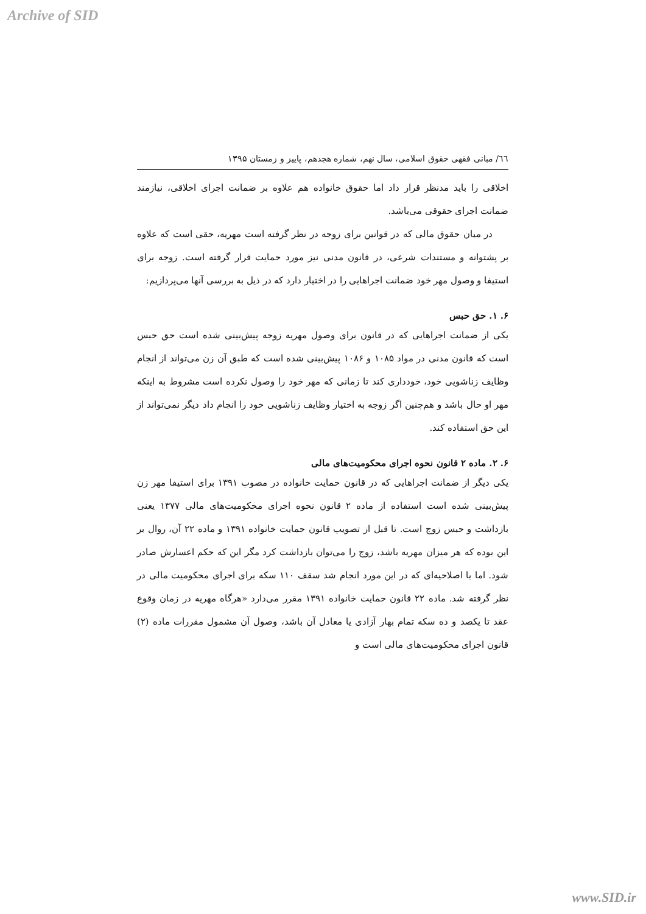Archive of SID
٦٦/ مبانی فقهی حقوق اسلامی، سال نهم، شماره هجدهم، پاییز و زمستان ۱۳۹۵
اخلاقی را باید مدنظر قرار داد اما حقوق خانواده هم علاوه بر ضمانت اجرای اخلاقی، نیازمند ضمانت اجرای حقوقی می‌باشد.
در میان حقوق مالی که در قوانین برای زوجه در نظر گرفته است مهریه، حقی است که علاوه بر پشتوانه و مستندات شرعی، در قانون مدنی نیز مورد حمایت قرار گرفته است. زوجه برای استیفا و وصول مهر خود ضمانت اجراهایی را در اختیار دارد که در ذیل به بررسی آنها می‌پردازیم:
۶. ۱. حق حبس
یکی از ضمانت اجراهایی که در قانون برای وصول مهریه زوجه پیش‌بینی شده است حق حبس است که قانون مدنی در مواد ۱۰۸۵ و ۱۰۸۶ پیش‌بینی شده است که طبق آن زن می‌تواند از انجام وظایف زناشویی خود، خودداری کند تا زمانی که مهر خود را وصول نکرده است مشروط به اینکه مهر او حال باشد و هم‌چنین اگر زوجه به اختیار وظایف زناشویی خود را انجام داد دیگر نمی‌تواند از این حق استفاده کند.
۶. ۲. ماده ۲ قانون نحوه اجرای محکومیت‌های مالی
یکی دیگر از ضمانت اجراهایی که در قانون حمایت خانواده در مصوب ۱۳۹۱ برای استیفا مهر زن پیش‌بینی شده است استفاده از ماده ۲ قانون نحوه اجرای محکومیت‌های مالی ۱۳۷۷ یعنی بازداشت و حبس زوج است. تا قبل از تصویب قانون حمایت خانواده ۱۳۹۱ و ماده ۲۲ آن، روال بر این بوده که هر میزان مهریه باشد، زوج را می‌توان بازداشت کرد مگر این که حکم اعسارش صادر شود. اما با اصلاحیه‌ای که در این مورد انجام شد سقف ۱۱۰ سکه برای اجرای محکومیت مالی در نظر گرفته شد. ماده ۲۲ قانون حمایت خانواده ۱۳۹۱ مقرر می‌دارد «هرگاه مهریه در زمان وقوع عقد تا یکصد و ده سکه تمام بهار آزادی یا معادل آن باشد، وصول آن مشمول مقررات ماده (۲) قانون اجرای محکومیت‌های مالی است و
www.SID.ir